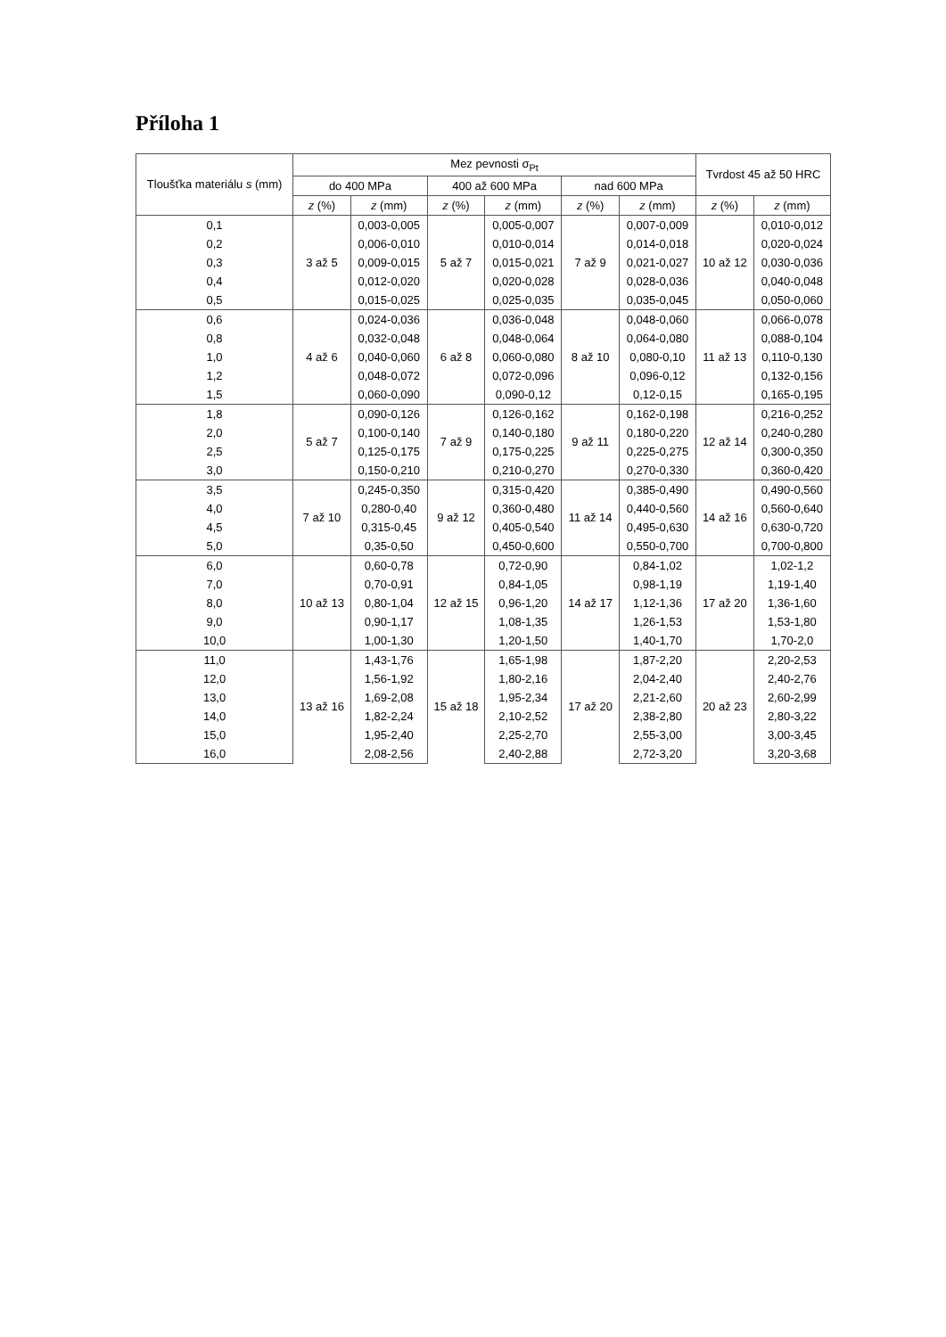Příloha 1
| Tloušťka materiálu s (mm) | Mez pevnosti σ<sub>Pt</sub> | | | | | | Tvrdost 45 až 50 HRC | |
| --- | --- | --- | --- | --- | --- | --- | --- | --- |
| | do 400 MPa | | 400 až 600 MPa | | nad 600 MPa | | | |
| | z (%) | z (mm) | z (%) | z (mm) | z (%) | z (mm) | z (%) | z (mm) |
| 0,1 | 3 až 5 | 0,003-0,005 | 5 až 7 | 0,005-0,007 | 7 až 9 | 0,007-0,009 | 10 až 12 | 0,010-0,012 |
| 0,2 | | 0,006-0,010 | | 0,010-0,014 | | 0,014-0,018 | | 0,020-0,024 |
| 0,3 | | 0,009-0,015 | | 0,015-0,021 | | 0,021-0,027 | | 0,030-0,036 |
| 0,4 | | 0,012-0,020 | | 0,020-0,028 | | 0,028-0,036 | | 0,040-0,048 |
| 0,5 | | 0,015-0,025 | | 0,025-0,035 | | 0,035-0,045 | | 0,050-0,060 |
| 0,6 | 4 až 6 | 0,024-0,036 | 6 až 8 | 0,036-0,048 | 8 až 10 | 0,048-0,060 | 11 až 13 | 0,066-0,078 |
| 0,8 | | 0,032-0,048 | | 0,048-0,064 | | 0,064-0,080 | | 0,088-0,104 |
| 1,0 | | 0,040-0,060 | | 0,060-0,080 | | 0,080-0,10 | | 0,110-0,130 |
| 1,2 | | 0,048-0,072 | | 0,072-0,096 | | 0,096-0,12 | | 0,132-0,156 |
| 1,5 | | 0,060-0,090 | | 0,090-0,12 | | 0,12-0,15 | | 0,165-0,195 |
| 1,8 | 5 až 7 | 0,090-0,126 | 7 až 9 | 0,126-0,162 | 9 až 11 | 0,162-0,198 | 12 až 14 | 0,216-0,252 |
| 2,0 | | 0,100-0,140 | | 0,140-0,180 | | 0,180-0,220 | | 0,240-0,280 |
| 2,5 | | 0,125-0,175 | | 0,175-0,225 | | 0,225-0,275 | | 0,300-0,350 |
| 3,0 | | 0,150-0,210 | | 0,210-0,270 | | 0,270-0,330 | | 0,360-0,420 |
| 3,5 | 7 až 10 | 0,245-0,350 | 9 až 12 | 0,315-0,420 | 11 až 14 | 0,385-0,490 | 14 až 16 | 0,490-0,560 |
| 4,0 | | 0,280-0,40 | | 0,360-0,480 | | 0,440-0,560 | | 0,560-0,640 |
| 4,5 | | 0,315-0,45 | | 0,405-0,540 | | 0,495-0,630 | | 0,630-0,720 |
| 5,0 | | 0,35-0,50 | | 0,450-0,600 | | 0,550-0,700 | | 0,700-0,800 |
| 6,0 | 10 až 13 | 0,60-0,78 | 12 až 15 | 0,72-0,90 | 14 až 17 | 0,84-1,02 | 17 až 20 | 1,02-1,2 |
| 7,0 | | 0,70-0,91 | | 0,84-1,05 | | 0,98-1,19 | | 1,19-1,40 |
| 8,0 | | 0,80-1,04 | | 0,96-1,20 | | 1,12-1,36 | | 1,36-1,60 |
| 9,0 | | 0,90-1,17 | | 1,08-1,35 | | 1,26-1,53 | | 1,53-1,80 |
| 10,0 | | 1,00-1,30 | | 1,20-1,50 | | 1,40-1,70 | | 1,70-2,0 |
| 11,0 | 13 až 16 | 1,43-1,76 | 15 až 18 | 1,65-1,98 | 17 až 20 | 1,87-2,20 | 20 až 23 | 2,20-2,53 |
| 12,0 | | 1,56-1,92 | | 1,80-2,16 | | 2,04-2,40 | | 2,40-2,76 |
| 13,0 | | 1,69-2,08 | | 1,95-2,34 | | 2,21-2,60 | | 2,60-2,99 |
| 14,0 | | 1,82-2,24 | | 2,10-2,52 | | 2,38-2,80 | | 2,80-3,22 |
| 15,0 | | 1,95-2,40 | | 2,25-2,70 | | 2,55-3,00 | | 3,00-3,45 |
| 16,0 | | 2,08-2,56 | | 2,40-2,88 | | 2,72-3,20 | | 3,20-3,68 |